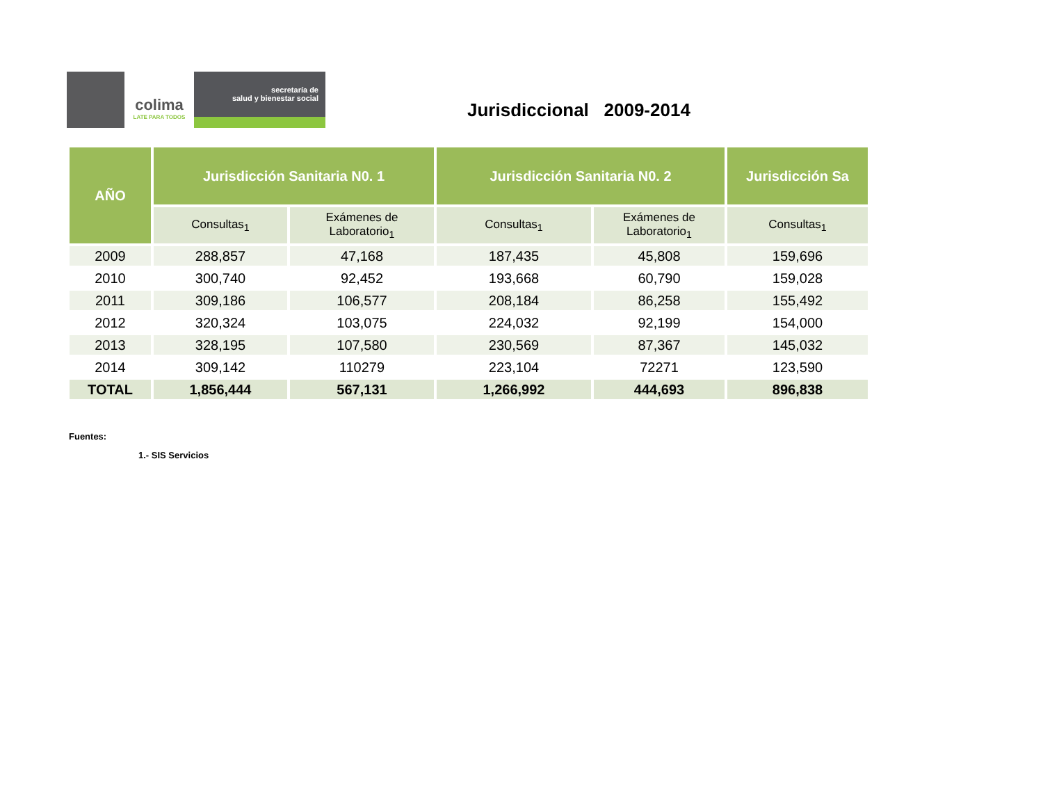colima
LATE PARA TODOS
secretaría de
salud y bienestar social
Jurisdiccional 2009-2014
| AÑO | Jurisdicción Sanitaria N0. 1 | | Jurisdicción Sanitaria N0. 2 | | Jurisdicción Sa |
| --- | --- | --- | --- | --- | --- |
| | Consultas<sub>1</sub> | Exámenes de Laboratorio<sub>1</sub> | Consultas<sub>1</sub> | Exámenes de Laboratorio<sub>1</sub> | Consultas<sub>1</sub> |
| 2009 | 288,857 | 47,168 | 187,435 | 45,808 | 159,696 |
| 2010 | 300,740 | 92,452 | 193,668 | 60,790 | 159,028 |
| 2011 | 309,186 | 106,577 | 208,184 | 86,258 | 155,492 |
| 2012 | 320,324 | 103,075 | 224,032 | 92,199 | 154,000 |
| 2013 | 328,195 | 107,580 | 230,569 | 87,367 | 145,032 |
| 2014 | 309,142 | 110279 | 223,104 | 72271 | 123,590 |
| TOTAL | 1,856,444 | 567,131 | 1,266,992 | 444,693 | 896,838 |
Fuentes:
1.- SIS Servicios